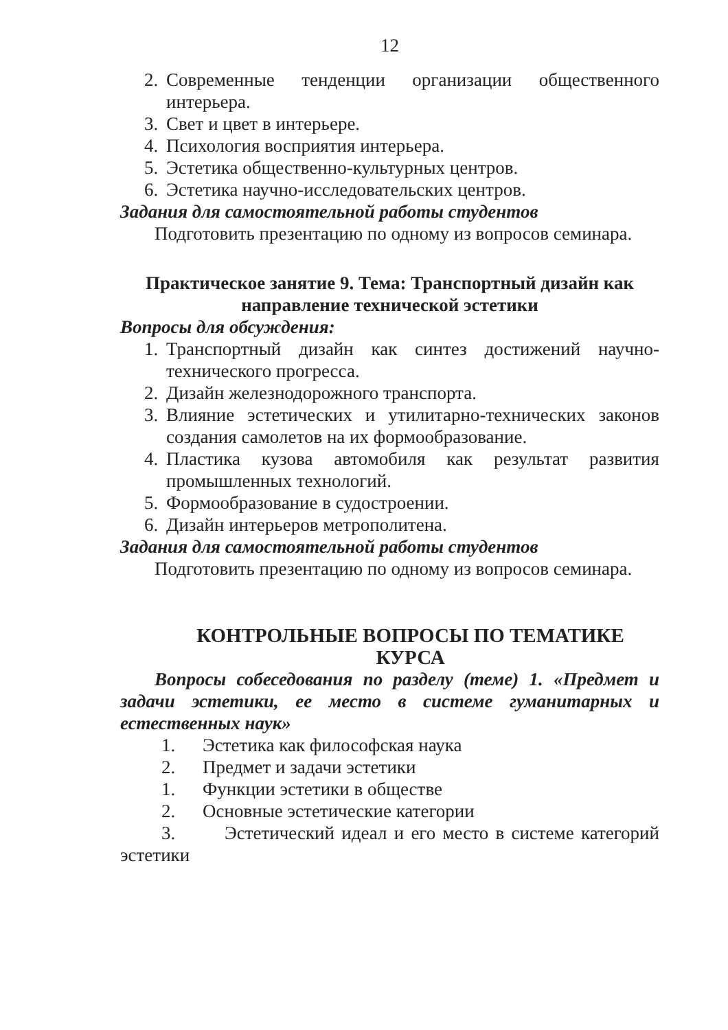12
2. Современные тенденции организации общественного интерьера.
3. Свет и цвет в интерьере.
4. Психология восприятия интерьера.
5. Эстетика общественно-культурных центров.
6. Эстетика научно-исследовательских центров.
Задания для самостоятельной работы студентов
Подготовить презентацию по одному из вопросов семинара.
Практическое занятие 9. Тема: Транспортный дизайн как направление технической эстетики
Вопросы для обсуждения:
1. Транспортный дизайн как синтез достижений научно-технического прогресса.
2. Дизайн железнодорожного транспорта.
3. Влияние эстетических и утилитарно-технических законов создания самолетов на их формообразование.
4. Пластика кузова автомобиля как результат развития промышленных технологий.
5. Формообразование в судостроении.
6. Дизайн интерьеров метрополитена.
Задания для самостоятельной работы студентов
Подготовить презентацию по одному из вопросов семинара.
КОНТРОЛЬНЫЕ ВОПРОСЫ ПО ТЕМАТИКЕ КУРСА
Вопросы собеседования по разделу (теме) 1. «Предмет и задачи эстетики, ее место в системе гуманитарных и естественных наук»
1. Эстетика как философская наука
2. Предмет и задачи эстетики
1. Функции эстетики в обществе
2. Основные эстетические категории
3. Эстетический идеал и его место в системе категорий эстетики